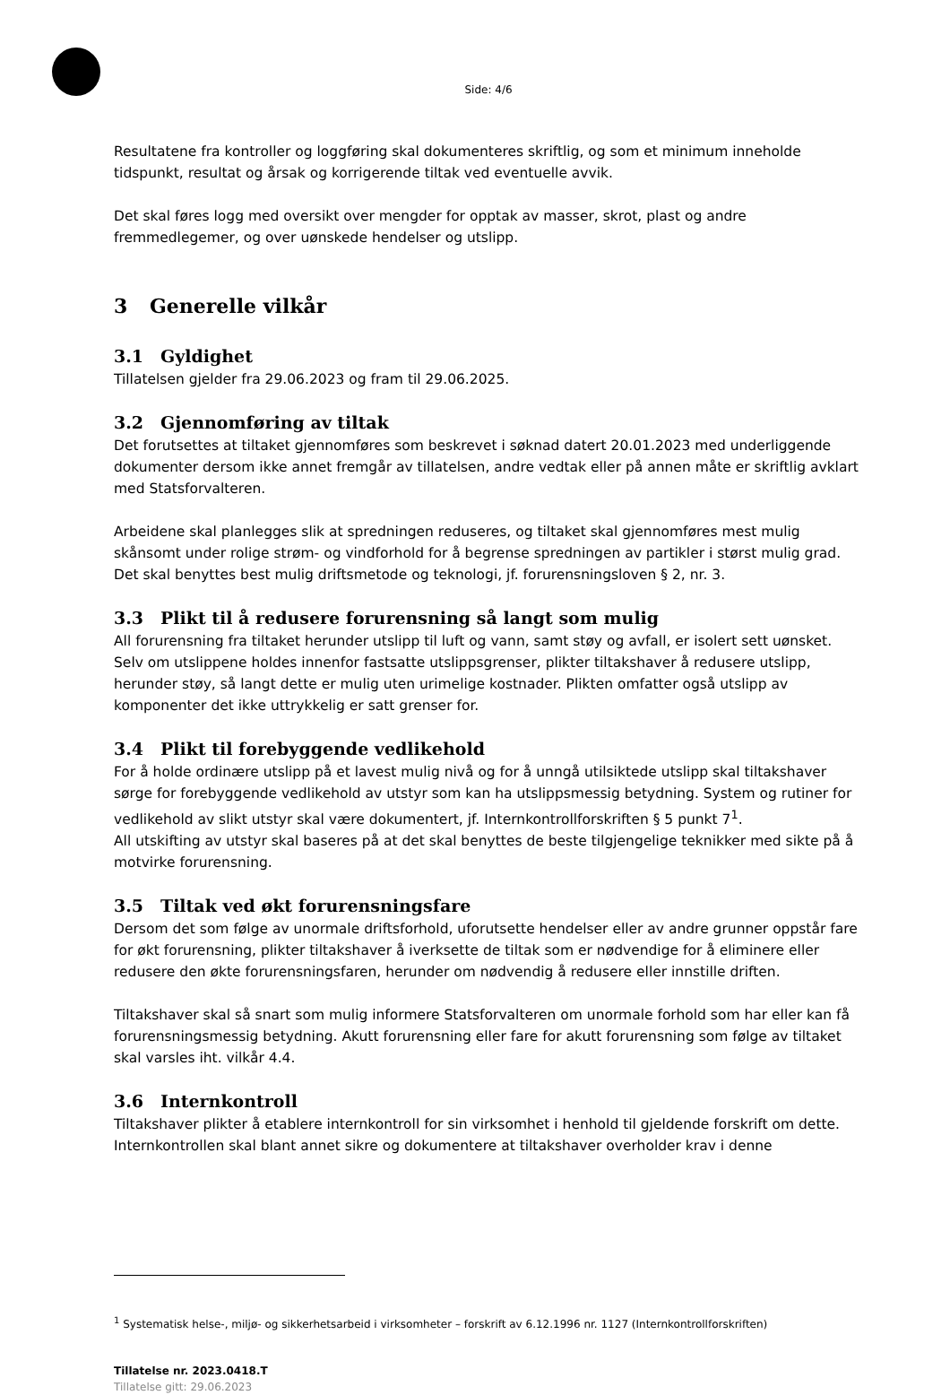Side: 4/6
Resultatene fra kontroller og loggføring skal dokumenteres skriftlig, og som et minimum inneholde tidspunkt, resultat og årsak og korrigerende tiltak ved eventuelle avvik.
Det skal føres logg med oversikt over mengder for opptak av masser, skrot, plast og andre fremmedlegemer, og over uønskede hendelser og utslipp.
3 Generelle vilkår
3.1 Gyldighet
Tillatelsen gjelder fra 29.06.2023 og fram til 29.06.2025.
3.2 Gjennomføring av tiltak
Det forutsettes at tiltaket gjennomføres som beskrevet i søknad datert 20.01.2023 med underliggende dokumenter dersom ikke annet fremgår av tillatelsen, andre vedtak eller på annen måte er skriftlig avklart med Statsforvalteren.
Arbeidene skal planlegges slik at spredningen reduseres, og tiltaket skal gjennomføres mest mulig skånsomt under rolige strøm- og vindforhold for å begrense spredningen av partikler i størst mulig grad. Det skal benyttes best mulig driftsmetode og teknologi, jf. forurensningsloven § 2, nr. 3.
3.3 Plikt til å redusere forurensning så langt som mulig
All forurensning fra tiltaket herunder utslipp til luft og vann, samt støy og avfall, er isolert sett uønsket. Selv om utslippene holdes innenfor fastsatte utslippsgrenser, plikter tiltakshaver å redusere utslipp, herunder støy, så langt dette er mulig uten urimelige kostnader. Plikten omfatter også utslipp av komponenter det ikke uttrykkelig er satt grenser for.
3.4 Plikt til forebyggende vedlikehold
For å holde ordinære utslipp på et lavest mulig nivå og for å unngå utilsiktede utslipp skal tiltakshaver sørge for forebyggende vedlikehold av utstyr som kan ha utslippsmessig betydning. System og rutiner for vedlikehold av slikt utstyr skal være dokumentert, jf. Internkontrollforskriften § 5 punkt 7<sup>1</sup>.
All utskifting av utstyr skal baseres på at det skal benyttes de beste tilgjengelige teknikker med sikte på å motvirke forurensning.
3.5 Tiltak ved økt forurensningsfare
Dersom det som følge av unormale driftsforhold, uforutsette hendelser eller av andre grunner oppstår fare for økt forurensning, plikter tiltakshaver å iverksette de tiltak som er nødvendige for å eliminere eller redusere den økte forurensningsfaren, herunder om nødvendig å redusere eller innstille driften.
Tiltakshaver skal så snart som mulig informere Statsforvalteren om unormale forhold som har eller kan få forurensningsmessig betydning. Akutt forurensning eller fare for akutt forurensning som følge av tiltaket skal varsles iht. vilkår 4.4.
3.6 Internkontroll
Tiltakshaver plikter å etablere internkontroll for sin virksomhet i henhold til gjeldende forskrift om dette. Internkontrollen skal blant annet sikre og dokumentere at tiltakshaver overholder krav i denne
<sup>1</sup> Systematisk helse-, miljø- og sikkerhetsarbeid i virksomheter – forskrift av 6.12.1996 nr. 1127 (Internkontrollforskriften)
Tillatelse nr. 2023.0418.T
Tillatelse gitt: 29.06.2023